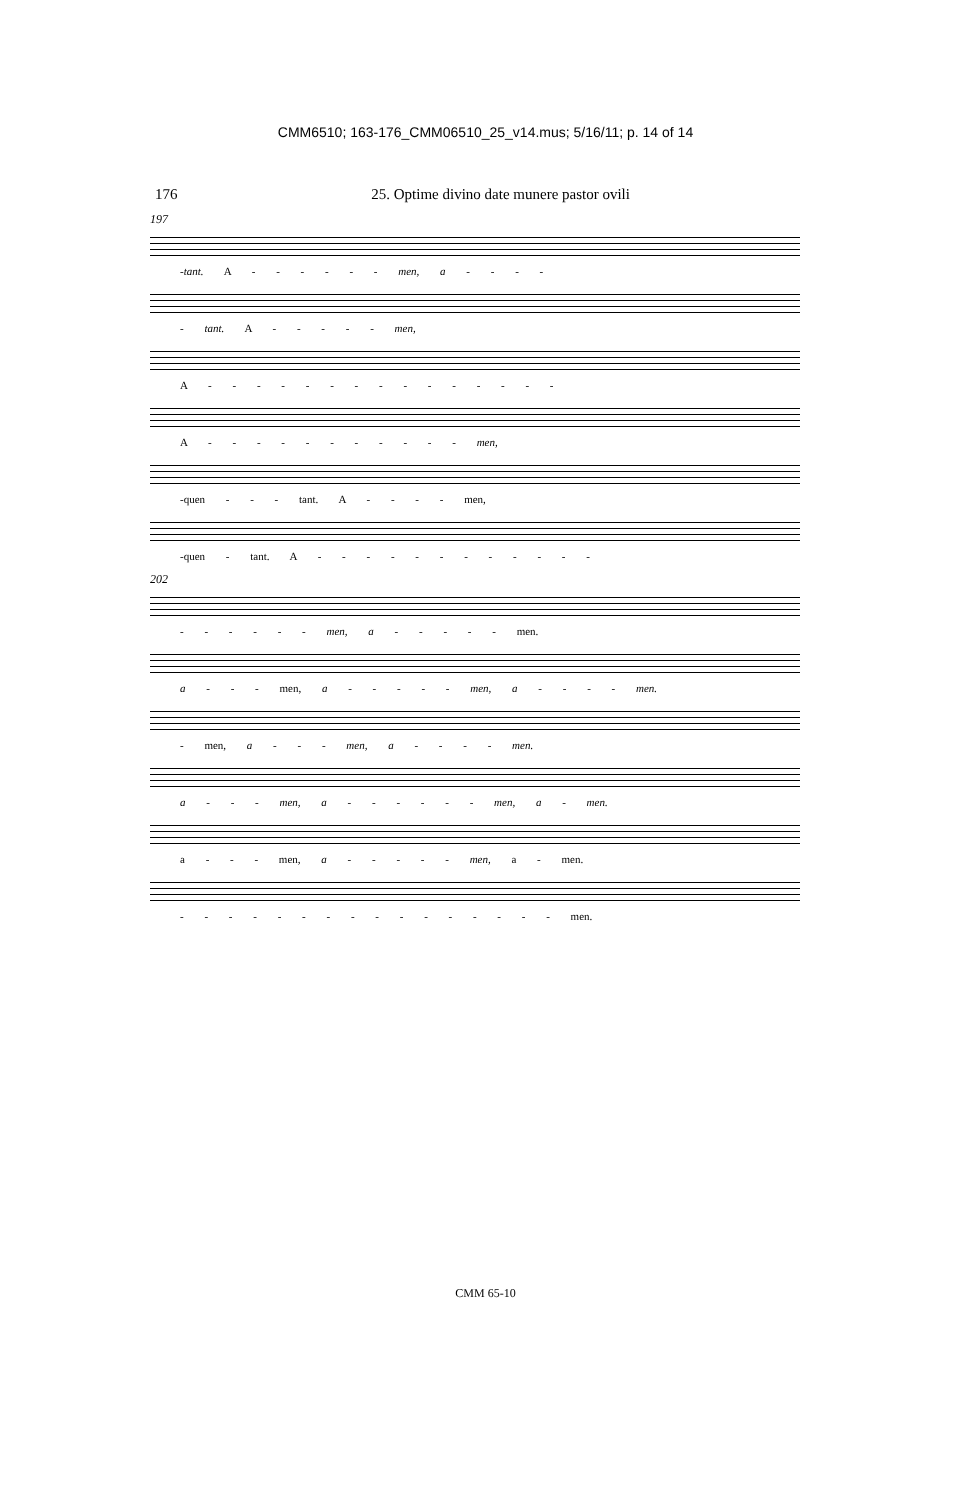CMM6510; 163-176_CMM06510_25_v14.mus; 5/16/11; p. 14 of 14
176 25. Optime divino date munere pastor ovili
197
-tant. A - - - - - - men, a - - - -
- tant. A - - - - - men,
A - - - - - - - - - - - - - - -
A - - - - - - - - - - - men,
-quen - - - tant. A - - - - men,
-quen - tant. A - - - - - - - - - - - -
202
- - - - - - men, a - - - - - men.
a - - - men, a - - - - - men, a - - - - men.
- men, a - - - men, a - - - - men.
a - - - men, a - - - - - - men, a - men.
a - - - men, a - - - - - men, a - men.
- - - - - - - - - - - - - - - - men.
CMM 65-10